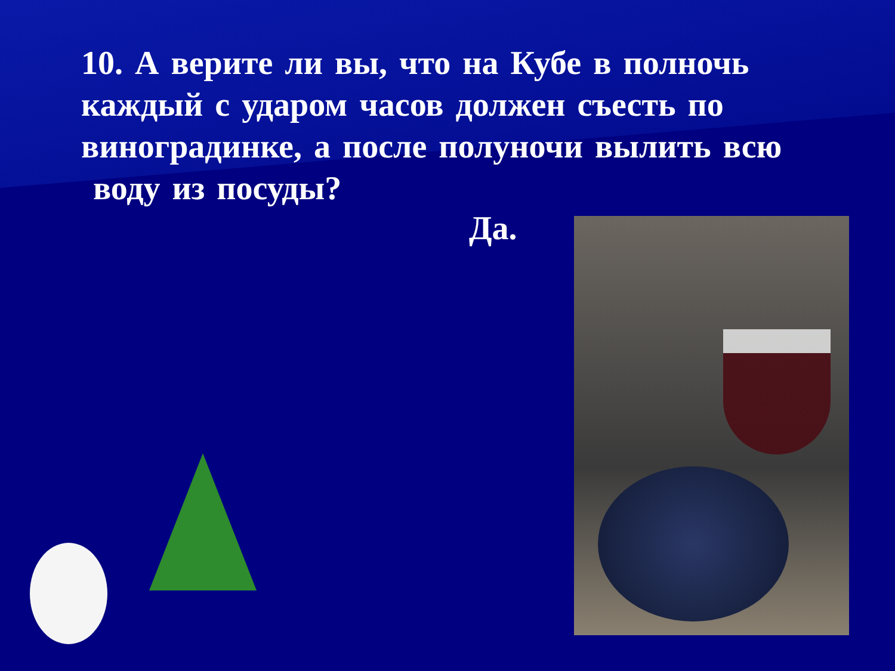10. А верите ли вы, что на Кубе в полночь каждый с ударом часов должен съесть по виноградинке, а после полуночи вылить всю
воду из посуды?
Да.